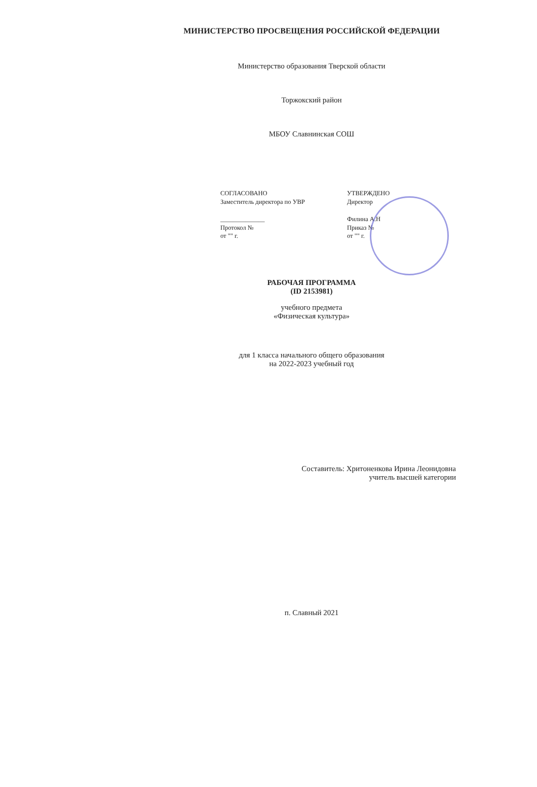МИНИСТЕРСТВО ПРОСВЕЩЕНИЯ РОССИЙСКОЙ ФЕДЕРАЦИИ
Министерство образования Тверской области
Торжокский район
МБОУ Славнинская СОШ
СОГЛАСОВАНО
Заместитель директора по УВР
______________
Протокол №
от "" г.
УТВЕРЖДЕНО
Директор
Филина А.Н
Приказ №
от "" г.
РАБОЧАЯ ПРОГРАММА
(ID 2153981)
учебного предмета
«Физическая культура»
для 1 класса начального общего образования
на 2022-2023 учебный год
Составитель: Хритоненкова Ирина Леонидовна
учитель высшей категории
п. Славный 2021